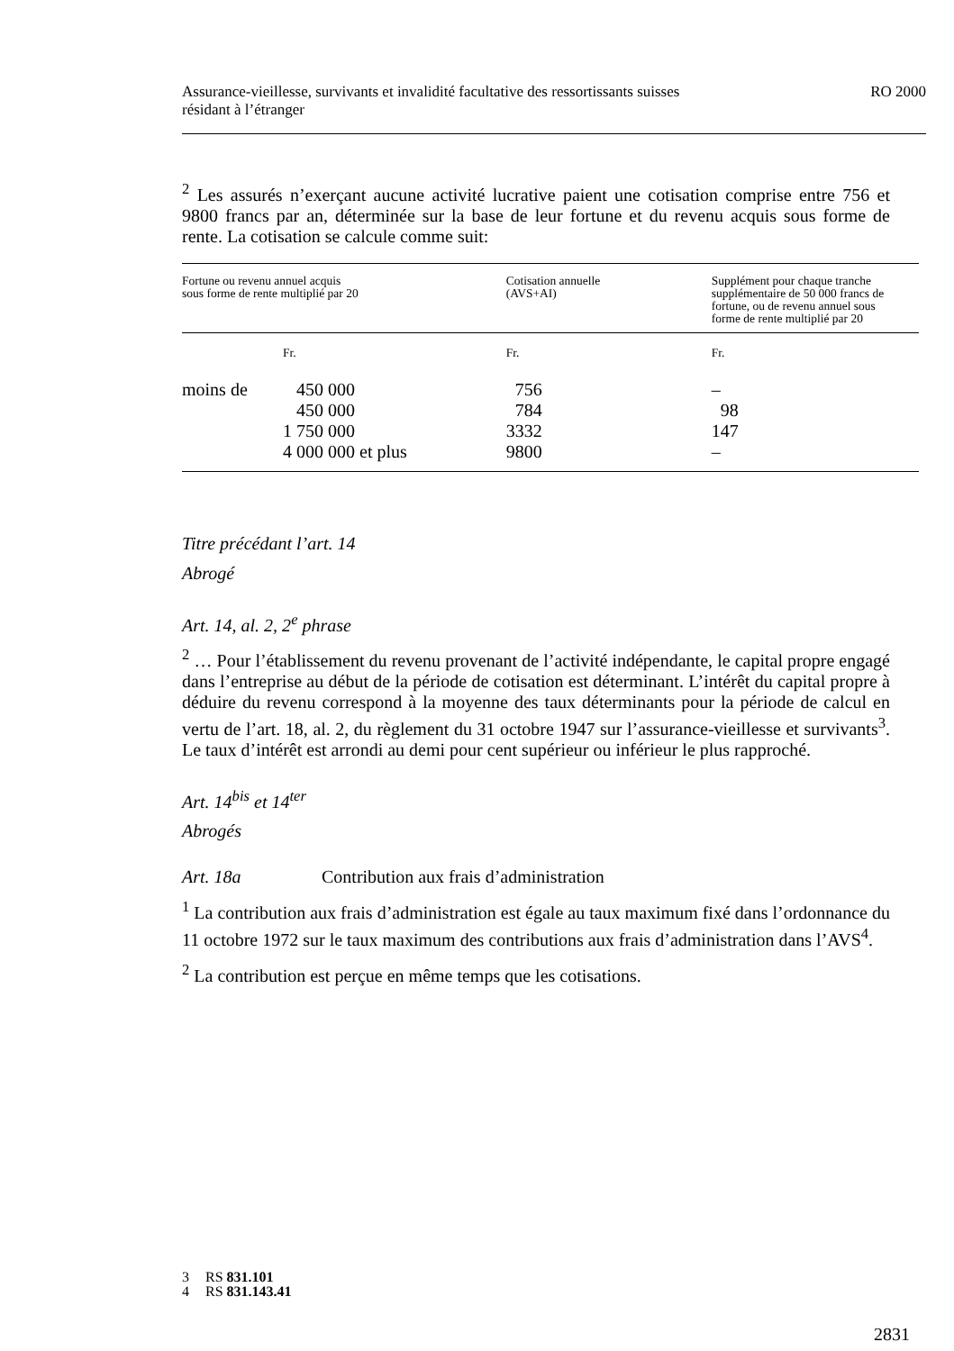RO 2000 Assurance-vieillesse, survivants et invalidité facultative des ressortissants suisses
résidant à l’étranger
<sup>2</sup> Les assurés n’exerçant aucune activité lucrative paient une cotisation comprise entre 756 et 9800 francs par an, déterminée sur la base de leur fortune et du revenu acquis sous forme de rente. La cotisation se calcule comme suit:
| Fortune ou revenu annuel acquis sous forme de rente multiplié par 20 | | Cotisation annuelle (AVS+AI) | Supplément pour chaque tranche supplémentaire de 50 000 francs de fortune, ou de revenu annuel sous forme de rente multiplié par 20 |
| --- | --- | --- | --- |
| | Fr. | Fr. | Fr. |
| moins de | 450 000 | 756 | – |
| | 450 000 | 784 | 98 |
| | 1 750 000 | 3332 | 147 |
| | 4 000 000 et plus | 9800 | – |
Titre précédant l’art. 14
Abrogé
Art. 14, al. 2, 2<sup>e</sup> phrase
<sup>2</sup> … Pour l’établissement du revenu provenant de l’activité indépendante, le capital propre engagé dans l’entreprise au début de la période de cotisation est déterminant. L’intérêt du capital propre à déduire du revenu correspond à la moyenne des taux déterminants pour la période de calcul en vertu de l’art. 18, al. 2, du règlement du 31 octobre 1947 sur l’assurance-vieillesse et survivants<sup>3</sup>. Le taux d’intérêt est arrondi au demi pour cent supérieur ou inférieur le plus rapproché.
Art. 14<sup>bis</sup> et 14<sup>ter</sup>
Abrogés
Art. 18a Contribution aux frais d’administration
<sup>1</sup> La contribution aux frais d’administration est égale au taux maximum fixé dans l’ordonnance du 11 octobre 1972 sur le taux maximum des contributions aux frais d’administration dans l’AVS<sup>4</sup>.
<sup>2</sup> La contribution est perçue en même temps que les cotisations.
3 RS 831.101
4 RS 831.143.41
2831